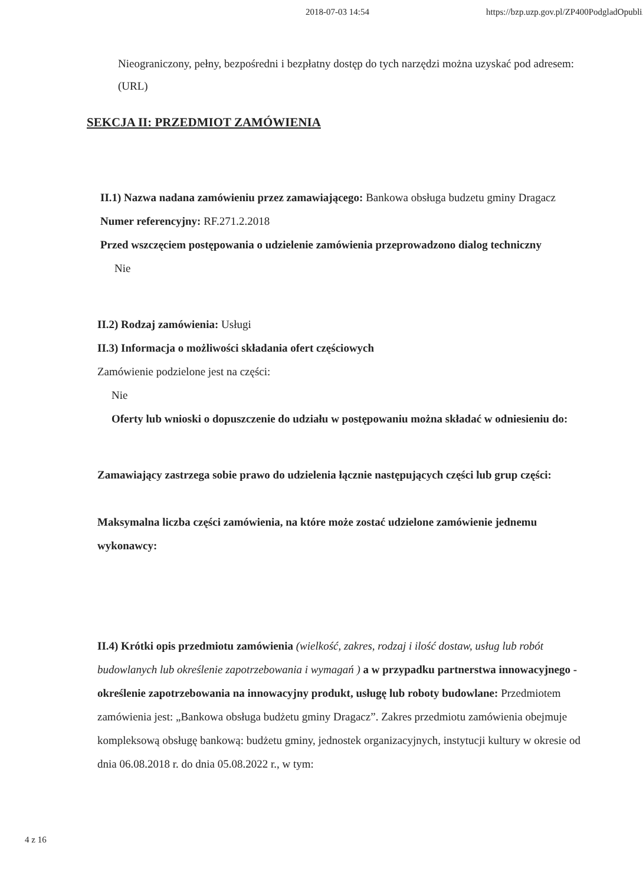2018-07-03 14:54 https://bzp.uzp.gov.pl/ZP400PodgladOpubli..
Nieograniczony, pełny, bezpośredni i bezpłatny dostęp do tych narzędzi można uzyskać pod adresem: (URL)
SEKCJA II: PRZEDMIOT ZAMÓWIENIA
II.1) Nazwa nadana zamówieniu przez zamawiającego: Bankowa obsługa budzetu gminy Dragacz
Numer referencyjny: RF.271.2.2018
Przed wszczęciem postępowania o udzielenie zamówienia przeprowadzono dialog techniczny
Nie
II.2) Rodzaj zamówienia: Usługi
II.3) Informacja o możliwości składania ofert częściowych
Zamówienie podzielone jest na części:
Nie
Oferty lub wnioski o dopuszczenie do udziału w postępowaniu można składać w odniesieniu do:
Zamawiający zastrzega sobie prawo do udzielenia łącznie następujących części lub grup części:
Maksymalna liczba części zamówienia, na które może zostać udzielone zamówienie jednemu wykonawcy:
II.4) Krótki opis przedmiotu zamówienia (wielkość, zakres, rodzaj i ilość dostaw, usług lub robót budowlanych lub określenie zapotrzebowania i wymagań ) a w przypadku partnerstwa innowacyjnego - określenie zapotrzebowania na innowacyjny produkt, usługę lub roboty budowlane: Przedmiotem zamówienia jest: „Bankowa obsługa budżetu gminy Dragacz”. Zakres przedmiotu zamówienia obejmuje kompleksową obsługę bankową: budżetu gminy, jednostek organizacyjnych, instytucji kultury w okresie od dnia 06.08.2018 r. do dnia 05.08.2022 r., w tym:
4 z 16